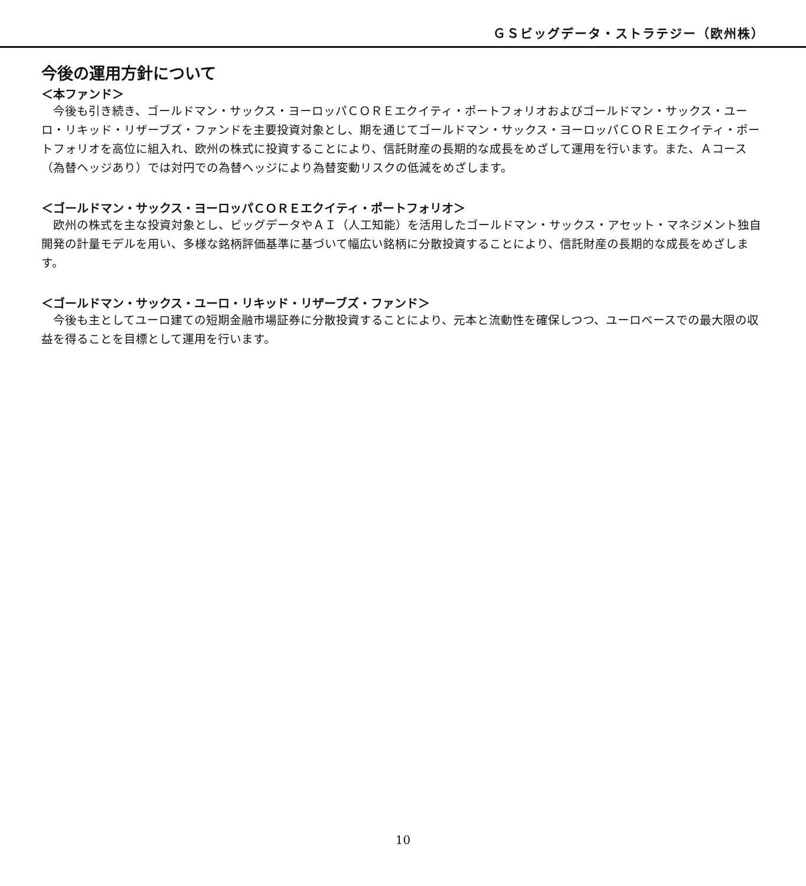ＧＳビッグデータ・ストラテジー（欧州株）
今後の運用方針について
＜本ファンド＞
　今後も引き続き、ゴールドマン・サックス・ヨーロッパＣＯＲＥエクイティ・ポートフォリオおよびゴールドマン・サックス・ユーロ・リキッド・リザーブズ・ファンドを主要投資対象とし、期を通じてゴールドマン・サックス・ヨーロッパＣＯＲＥエクイティ・ポートフォリオを高位に組入れ、欧州の株式に投資することにより、信託財産の長期的な成長をめざして運用を行います。また、Ａコース（為替ヘッジあり）では対円での為替ヘッジにより為替変動リスクの低減をめざします。
＜ゴールドマン・サックス・ヨーロッパＣＯＲＥエクイティ・ポートフォリオ＞
　欧州の株式を主な投資対象とし、ビッグデータやＡＩ（人工知能）を活用したゴールドマン・サックス・アセット・マネジメント独自開発の計量モデルを用い、多様な銘柄評価基準に基づいて幅広い銘柄に分散投資することにより、信託財産の長期的な成長をめざします。
＜ゴールドマン・サックス・ユーロ・リキッド・リザーブズ・ファンド＞
　今後も主としてユーロ建ての短期金融市場証券に分散投資することにより、元本と流動性を確保しつつ、ユーロベースでの最大限の収益を得ることを目標として運用を行います。
10